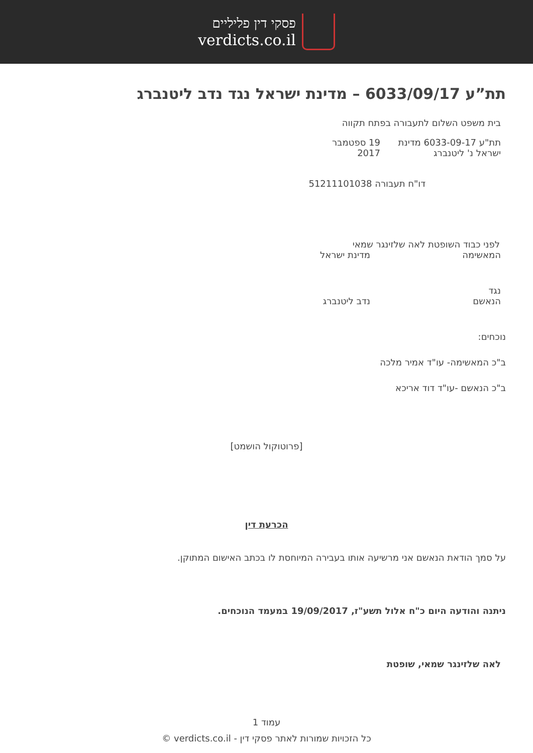פסקי דין פליליים
verdicts.co.il
תת”ע 6033/09/17 – מדינת ישראל נגד נדב ליטנברג
בית משפט השלום לתעבורה בפתח תקווה
תת"ע 6033-09-17 מדינת ישראל נ' ליטנברג 19 ספטמבר 2017
דו"ח תעבורה 51211101038
לפני כבוד השופטת לאה שלזינגר שמאי
המאשימה מדינת ישראל
נגד
הנאשם נדב ליטנברג
נוכחים:
ב"כ המאשימה- עו"ד אמיר מלכה
ב"כ הנאשם -עו"ד דוד אריכא
[פרוטוקול הושמט]
הכרעת דין
על סמך הודאת הנאשם אני מרשיעה אותו בעבירה המיוחסת לו בכתב האישום המתוקן.
ניתנה והודעה היום כ"ח אלול תשע"ז, 19/09/2017 במעמד הנוכחים.
לאה שלזינגר שמאי, שופטת
עמוד 1
כל הזכויות שמורות לאתר פסקי דין - verdicts.co.il ©